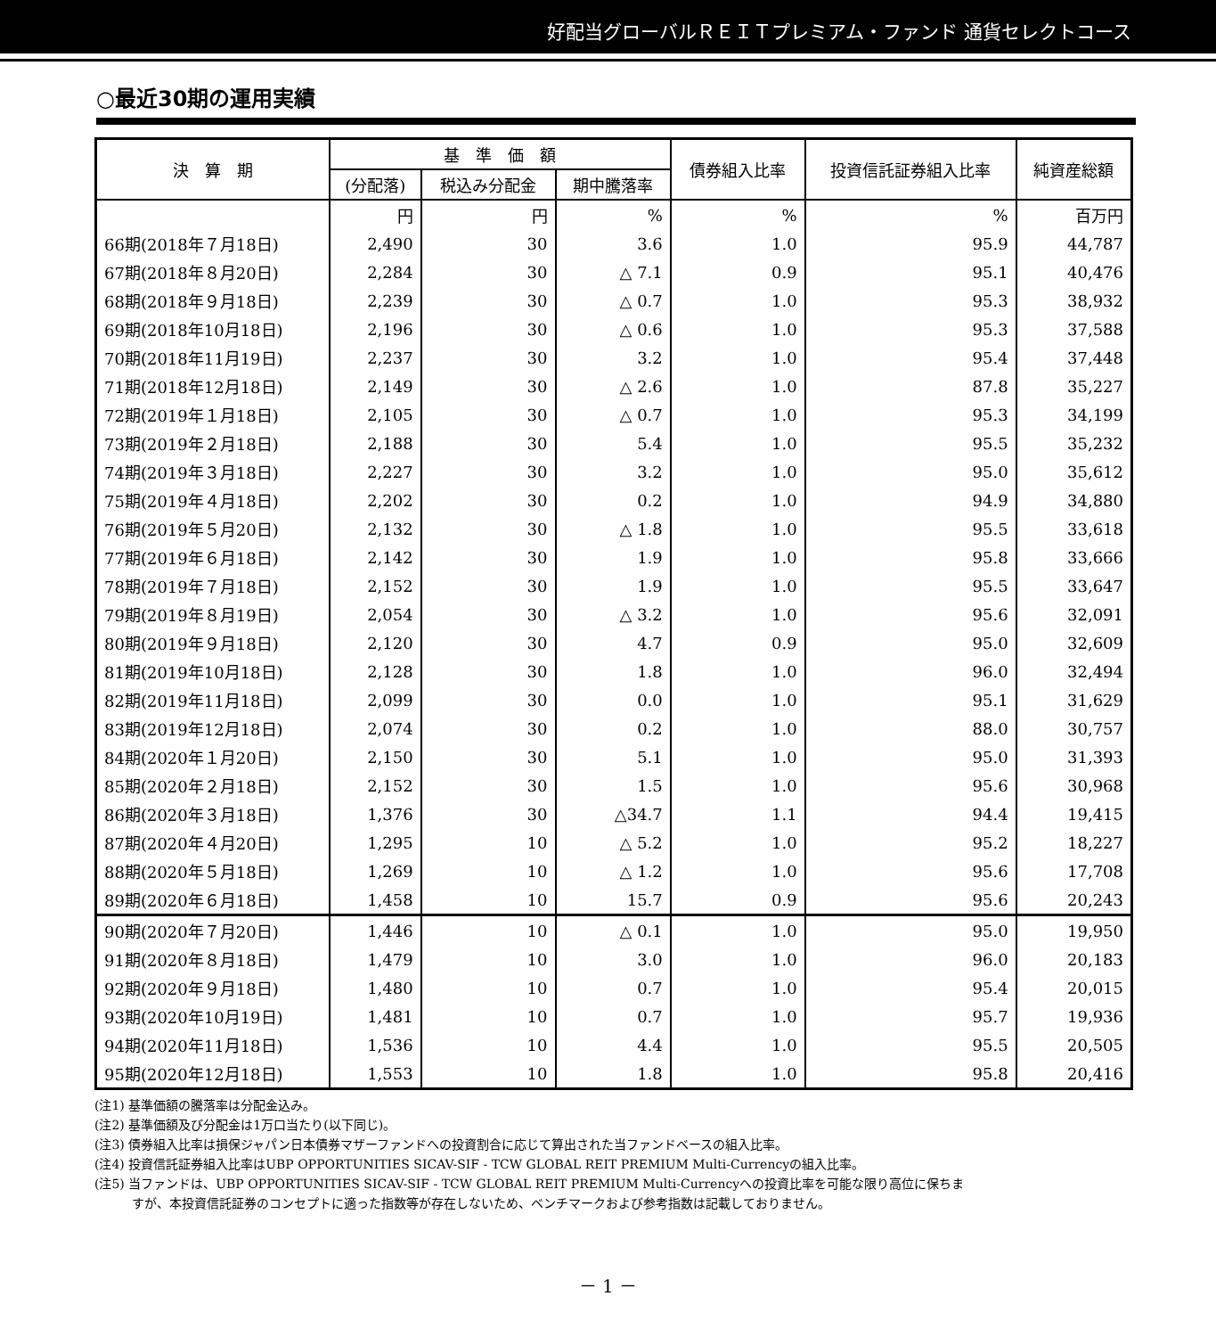好配当グローバルＲＥＩＴプレミアム・ファンド 通貨セレクトコース
○最近30期の運用実績
| 決 算 期 | 基 準 価 額 | | | 債券組入比率 | 投資信託証券組入比率 | 純資産総額 |
| --- | --- | --- | --- | --- | --- | --- |
| | (分配落) | 税込み分配金 | 期中騰落率 | | | |
| | 円 | 円 | % | % | % | 百万円 |
| 66期(2018年７月18日) | 2,490 | 30 | 3.6 | 1.0 | 95.9 | 44,787 |
| 67期(2018年８月20日) | 2,284 | 30 | △ 7.1 | 0.9 | 95.1 | 40,476 |
| 68期(2018年９月18日) | 2,239 | 30 | △ 0.7 | 1.0 | 95.3 | 38,932 |
| 69期(2018年10月18日) | 2,196 | 30 | △ 0.6 | 1.0 | 95.3 | 37,588 |
| 70期(2018年11月19日) | 2,237 | 30 | 3.2 | 1.0 | 95.4 | 37,448 |
| 71期(2018年12月18日) | 2,149 | 30 | △ 2.6 | 1.0 | 87.8 | 35,227 |
| 72期(2019年１月18日) | 2,105 | 30 | △ 0.7 | 1.0 | 95.3 | 34,199 |
| 73期(2019年２月18日) | 2,188 | 30 | 5.4 | 1.0 | 95.5 | 35,232 |
| 74期(2019年３月18日) | 2,227 | 30 | 3.2 | 1.0 | 95.0 | 35,612 |
| 75期(2019年４月18日) | 2,202 | 30 | 0.2 | 1.0 | 94.9 | 34,880 |
| 76期(2019年５月20日) | 2,132 | 30 | △ 1.8 | 1.0 | 95.5 | 33,618 |
| 77期(2019年６月18日) | 2,142 | 30 | 1.9 | 1.0 | 95.8 | 33,666 |
| 78期(2019年７月18日) | 2,152 | 30 | 1.9 | 1.0 | 95.5 | 33,647 |
| 79期(2019年８月19日) | 2,054 | 30 | △ 3.2 | 1.0 | 95.6 | 32,091 |
| 80期(2019年９月18日) | 2,120 | 30 | 4.7 | 0.9 | 95.0 | 32,609 |
| 81期(2019年10月18日) | 2,128 | 30 | 1.8 | 1.0 | 96.0 | 32,494 |
| 82期(2019年11月18日) | 2,099 | 30 | 0.0 | 1.0 | 95.1 | 31,629 |
| 83期(2019年12月18日) | 2,074 | 30 | 0.2 | 1.0 | 88.0 | 30,757 |
| 84期(2020年１月20日) | 2,150 | 30 | 5.1 | 1.0 | 95.0 | 31,393 |
| 85期(2020年２月18日) | 2,152 | 30 | 1.5 | 1.0 | 95.6 | 30,968 |
| 86期(2020年３月18日) | 1,376 | 30 | △34.7 | 1.1 | 94.4 | 19,415 |
| 87期(2020年４月20日) | 1,295 | 10 | △ 5.2 | 1.0 | 95.2 | 18,227 |
| 88期(2020年５月18日) | 1,269 | 10 | △ 1.2 | 1.0 | 95.6 | 17,708 |
| 89期(2020年６月18日) | 1,458 | 10 | 15.7 | 0.9 | 95.6 | 20,243 |
| 90期(2020年７月20日) | 1,446 | 10 | △ 0.1 | 1.0 | 95.0 | 19,950 |
| 91期(2020年８月18日) | 1,479 | 10 | 3.0 | 1.0 | 96.0 | 20,183 |
| 92期(2020年９月18日) | 1,480 | 10 | 0.7 | 1.0 | 95.4 | 20,015 |
| 93期(2020年10月19日) | 1,481 | 10 | 0.7 | 1.0 | 95.7 | 19,936 |
| 94期(2020年11月18日) | 1,536 | 10 | 4.4 | 1.0 | 95.5 | 20,505 |
| 95期(2020年12月18日) | 1,553 | 10 | 1.8 | 1.0 | 95.8 | 20,416 |
(注1) 基準価額の騰落率は分配金込み。
(注2) 基準価額及び分配金は1万口当たり(以下同じ)。
(注3) 債券組入比率は損保ジャパン日本債券マザーファンドへの投資割合に応じて算出された当ファンドベースの組入比率。
(注4) 投資信託証券組入比率はUBP OPPORTUNITIES SICAV-SIF - TCW GLOBAL REIT PREMIUM Multi-Currencyの組入比率。
(注5) 当ファンドは、UBP OPPORTUNITIES SICAV-SIF - TCW GLOBAL REIT PREMIUM Multi-Currencyへの投資比率を可能な限り高位に保ちま
　　　すが、本投資信託証券のコンセプトに適った指数等が存在しないため、ベンチマークおよび参考指数は記載しておりません。
－ 1 －